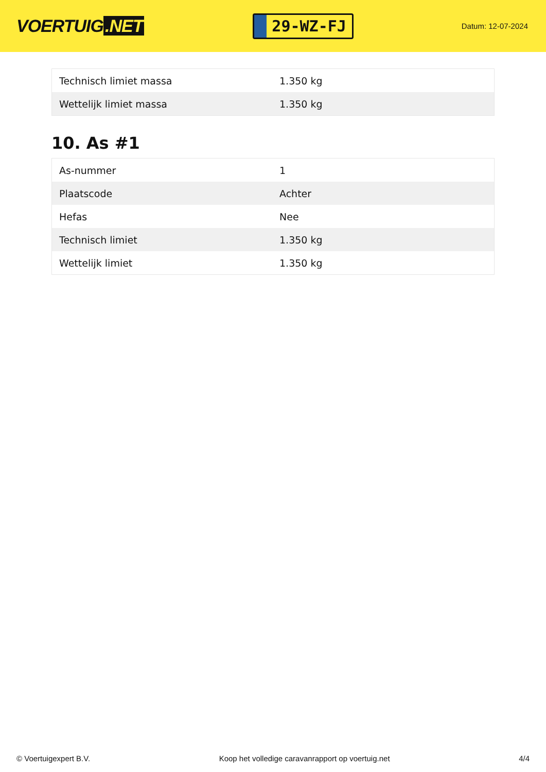VOERTUIG.NET
29-WZ-FJ
Datum: 12-07-2024
| Technisch limiet massa | 1.350 kg |
| Wettelijk limiet massa | 1.350 kg |
10. As #1
| As-nummer | 1 |
| Plaatscode | Achter |
| Hefas | Nee |
| Technisch limiet | 1.350 kg |
| Wettelijk limiet | 1.350 kg |
© Voertuigexpert B.V. Koop het volledige caravanrapport op voertuig.net 4/4